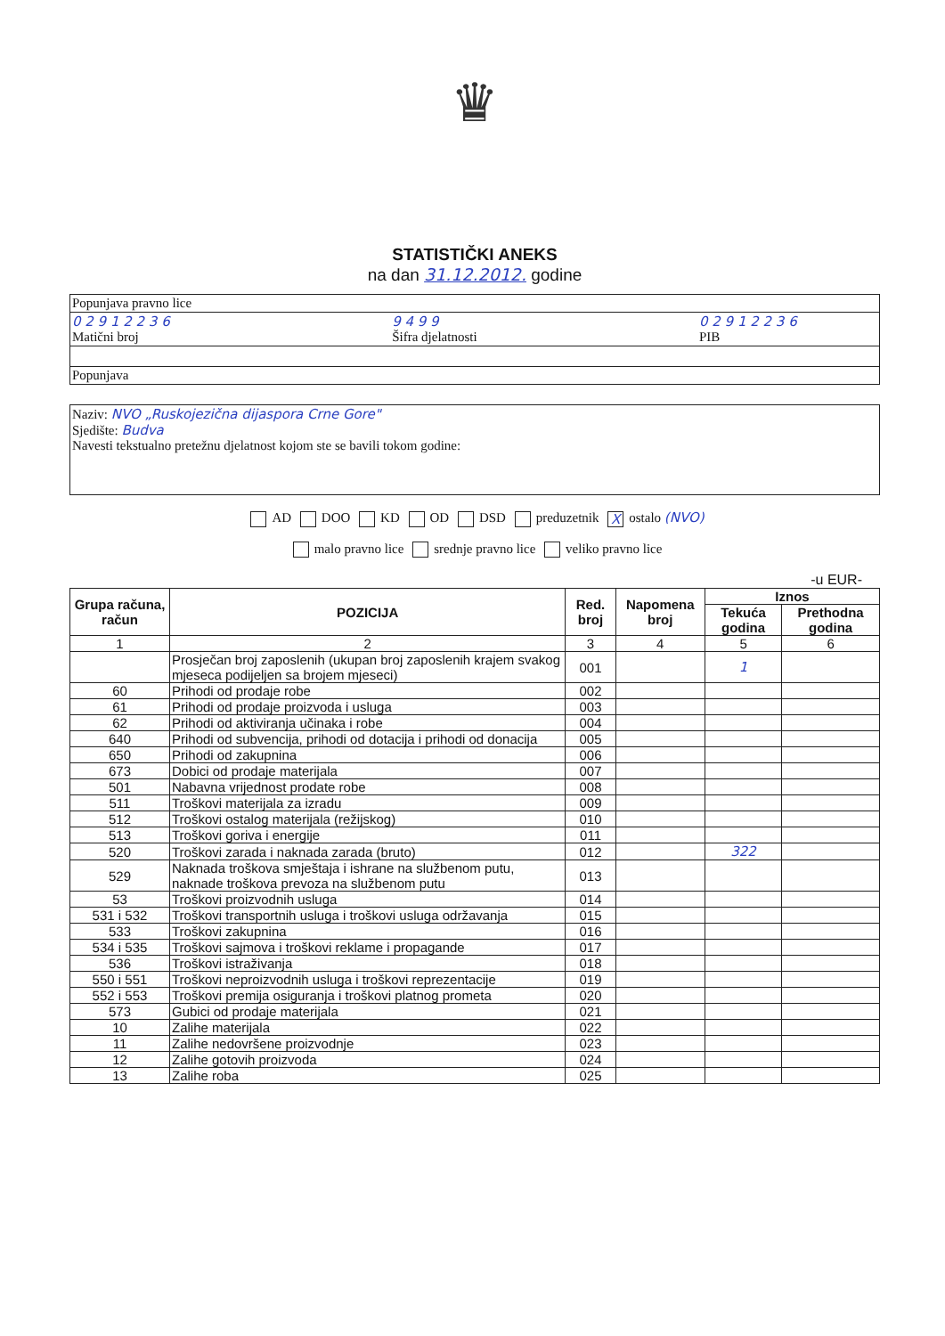♛
STATISTIČKI ANEKS
na dan 31.12.2012. godine
Popunjava pravno lice
0 2 9 1 2 2 3 6
Matični broj 9 4 9 9
Šifra djelatnosti 0 2 9 1 2 2 3 6
PIB
Popunjava
Naziv: NVO „Ruskojezična dijaspora Crne Gore"
Sjedište: Budva
Navesti tekstualno pretežnu djelatnost kojom ste se bavili tokom godine:
AD DOO KD OD DSD preduzetnik X ostalo (NVO)
malo pravno lice srednje pravno lice veliko pravno lice
-u EUR-
| Grupa računa, račun | POZICIJA | Red. broj | Napomena broj | Iznos | |
| --- | --- | --- | --- | --- | --- |
| | | | | Tekuća godina | Prethodna godina |
| 1 | 2 | 3 | 4 | 5 | 6 |
| | Prosječan broj zaposlenih (ukupan broj zaposlenih krajem svakog mjeseca podijeljen sa brojem mjeseci) | 001 | | 1 | |
| 60 | Prihodi od prodaje robe | 002 | | | |
| 61 | Prihodi od prodaje proizvoda i usluga | 003 | | | |
| 62 | Prihodi od aktiviranja učinaka i robe | 004 | | | |
| 640 | Prihodi od subvencija, prihodi od dotacija i prihodi od donacija | 005 | | | |
| 650 | Prihodi od zakupnina | 006 | | | |
| 673 | Dobici od prodaje materijala | 007 | | | |
| 501 | Nabavna vrijednost prodate robe | 008 | | | |
| 511 | Troškovi materijala za izradu | 009 | | | |
| 512 | Troškovi ostalog materijala (režijskog) | 010 | | | |
| 513 | Troškovi goriva i energije | 011 | | | |
| 520 | Troškovi zarada i naknada zarada (bruto) | 012 | | 322 | |
| 529 | Naknada troškova smještaja i ishrane na službenom putu, naknade troškova prevoza na službenom putu | 013 | | | |
| 53 | Troškovi proizvodnih usluga | 014 | | | |
| 531 i 532 | Troškovi transportnih usluga i troškovi usluga održavanja | 015 | | | |
| 533 | Troškovi zakupnina | 016 | | | |
| 534 i 535 | Troškovi sajmova i troškovi reklame i propagande | 017 | | | |
| 536 | Troškovi istraživanja | 018 | | | |
| 550 i 551 | Troškovi neproizvodnih usluga i troškovi reprezentacije | 019 | | | |
| 552 i 553 | Troškovi premija osiguranja i troškovi platnog prometa | 020 | | | |
| 573 | Gubici od prodaje materijala | 021 | | | |
| 10 | Zalihe materijala | 022 | | | |
| 11 | Zalihe nedovršene proizvodnje | 023 | | | |
| 12 | Zalihe gotovih proizvoda | 024 | | | |
| 13 | Zalihe roba | 025 | | | |